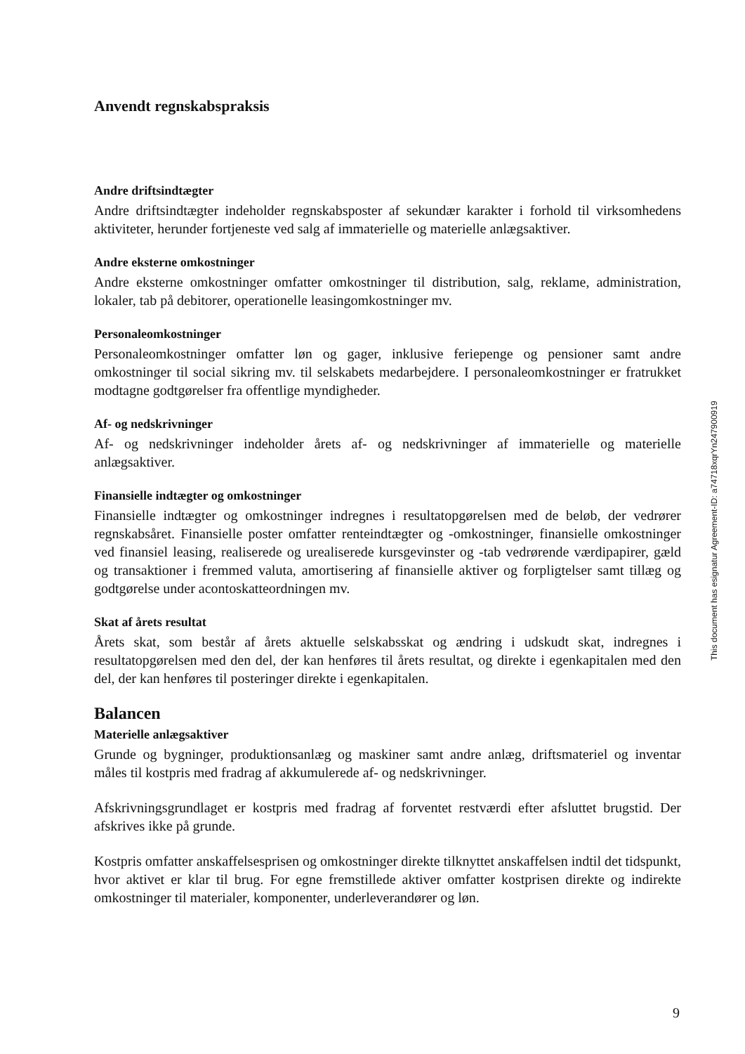Anvendt regnskabspraksis
Andre driftsindtægter
Andre driftsindtægter indeholder regnskabsposter af sekundær karakter i forhold til virksomhedens aktiviteter, herunder fortjeneste ved salg af immaterielle og materielle anlægsaktiver.
Andre eksterne omkostninger
Andre eksterne omkostninger omfatter omkostninger til distribution, salg, reklame, administration, lokaler, tab på debitorer, operationelle leasingomkostninger mv.
Personaleomkostninger
Personaleomkostninger omfatter løn og gager, inklusive feriepenge og pensioner samt andre omkostninger til social sikring mv. til selskabets medarbejdere. I personaleomkostninger er fratrukket modtagne godtgørelser fra offentlige myndigheder.
Af- og nedskrivninger
Af- og nedskrivninger indeholder årets af- og nedskrivninger af immaterielle og materielle anlægsaktiver.
Finansielle indtægter og omkostninger
Finansielle indtægter og omkostninger indregnes i resultatopgørelsen med de beløb, der vedrører regnskabsåret. Finansielle poster omfatter renteindtægter og -omkostninger, finansielle omkostninger ved finansiel leasing, realiserede og urealiserede kursgevinster og -tab vedrørende værdipapirer, gæld og transaktioner i fremmed valuta, amortisering af finansielle aktiver og forpligtelser samt tillæg og godtgørelse under acontoskatteordningen mv.
Skat af årets resultat
Årets skat, som består af årets aktuelle selskabsskat og ændring i udskudt skat, indregnes i resultatopgørelsen med den del, der kan henføres til årets resultat, og direkte i egenkapitalen med den del, der kan henføres til posteringer direkte i egenkapitalen.
Balancen
Materielle anlægsaktiver
Grunde og bygninger, produktionsanlæg og maskiner samt andre anlæg, driftsmateriel og inventar måles til kostpris med fradrag af akkumulerede af- og nedskrivninger.
Afskrivningsgrundlaget er kostpris med fradrag af forventet restværdi efter afsluttet brugstid. Der afskrives ikke på grunde.
Kostpris omfatter anskaffelsesprisen og omkostninger direkte tilknyttet anskaffelsen indtil det tidspunkt, hvor aktivet er klar til brug. For egne fremstillede aktiver omfatter kostprisen direkte og indirekte omkostninger til materialer, komponenter, underleverandører og løn.
This document has esignatur Agreement-ID: a74718xqrYn247900919
9